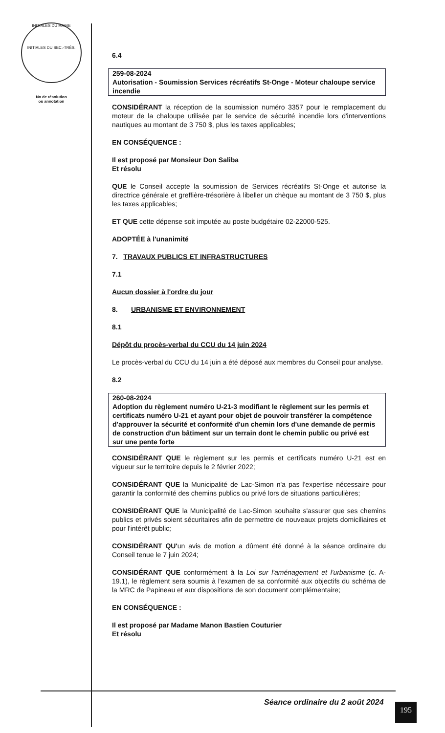INITIALES DU MAIRE
INITIALES DU SEC.-TRÉS.
No de résolution
ou annotation
6.4
259-08-2024
Autorisation - Soumission Services récréatifs St-Onge - Moteur chaloupe service incendie
CONSIDÉRANT la réception de la soumission numéro 3357 pour le remplacement du moteur de la chaloupe utilisée par le service de sécurité incendie lors d'interventions nautiques au montant de 3 750 $, plus les taxes applicables;
EN CONSÉQUENCE :
Il est proposé par Monsieur Don Saliba
Et résolu
QUE le Conseil accepte la soumission de Services récréatifs St-Onge et autorise la directrice générale et greffière-trésorière à libeller un chèque au montant de 3 750 $, plus les taxes applicables;
ET QUE cette dépense soit imputée au poste budgétaire 02-22000-525.
ADOPTÉE à l'unanimité
7. TRAVAUX PUBLICS ET INFRASTRUCTURES
7.1
Aucun dossier à l'ordre du jour
8. URBANISME ET ENVIRONNEMENT
8.1
Dépôt du procès-verbal du CCU du 14 juin 2024
Le procès-verbal du CCU du 14 juin a été déposé aux membres du Conseil pour analyse.
8.2
260-08-2024
Adoption du règlement numéro U-21-3 modifiant le règlement sur les permis et certificats numéro U-21 et ayant pour objet de pouvoir transférer la compétence d'approuver la sécurité et conformité d'un chemin lors d'une demande de permis de construction d'un bâtiment sur un terrain dont le chemin public ou privé est sur une pente forte
CONSIDÉRANT QUE le règlement sur les permis et certificats numéro U-21 est en vigueur sur le territoire depuis le 2 février 2022;
CONSIDÉRANT QUE la Municipalité de Lac-Simon n'a pas l'expertise nécessaire pour garantir la conformité des chemins publics ou privé lors de situations particulières;
CONSIDÉRANT QUE la Municipalité de Lac-Simon souhaite s'assurer que ses chemins publics et privés soient sécuritaires afin de permettre de nouveaux projets domiciliaires et pour l'intérêt public;
CONSIDÉRANT QU'un avis de motion a dûment été donné à la séance ordinaire du Conseil tenue le 7 juin 2024;
CONSIDÉRANT QUE conformément à la Loi sur l'aménagement et l'urbanisme (c. A-19.1), le règlement sera soumis à l'examen de sa conformité aux objectifs du schéma de la MRC de Papineau et aux dispositions de son document complémentaire;
EN CONSÉQUENCE :
Il est proposé par Madame Manon Bastien Couturier
Et résolu
Séance ordinaire du 2 août 2024
195